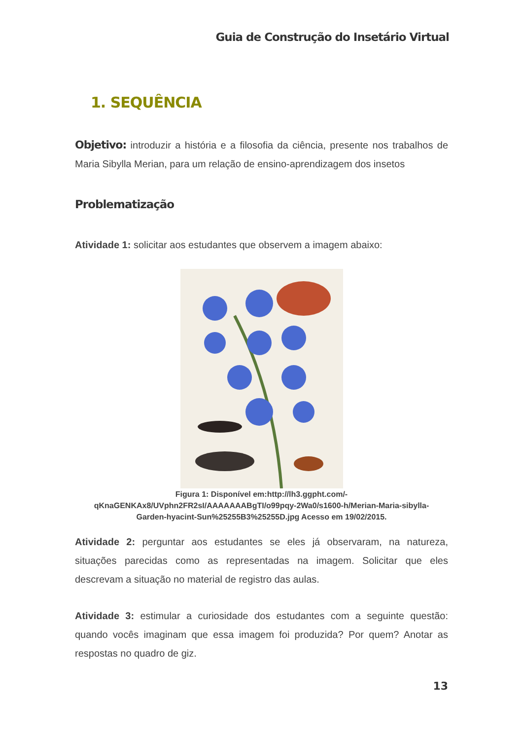Guia de Construção do Insetário Virtual
1. SEQUÊNCIA
Objetivo: introduzir a história e a filosofia da ciência, presente nos trabalhos de Maria Sibylla Merian, para um relação de ensino-aprendizagem dos insetos
Problematização
Atividade 1: solicitar aos estudantes que observem a imagem abaixo:
Figura 1: Disponível em:http://lh3.ggpht.com/-
qKnaGENKAx8/UVphn2FR2sI/AAAAAAABgTI/o99pqy-2Wa0/s1600-h/Merian-Maria-sibylla-
Garden-hyacint-Sun%25255B3%25255D.jpg Acesso em 19/02/2015.
Atividade 2: perguntar aos estudantes se eles já observaram, na natureza, situações parecidas como as representadas na imagem. Solicitar que eles descrevam a situação no material de registro das aulas.
Atividade 3: estimular a curiosidade dos estudantes com a seguinte questão: quando vocês imaginam que essa imagem foi produzida? Por quem? Anotar as respostas no quadro de giz.
13